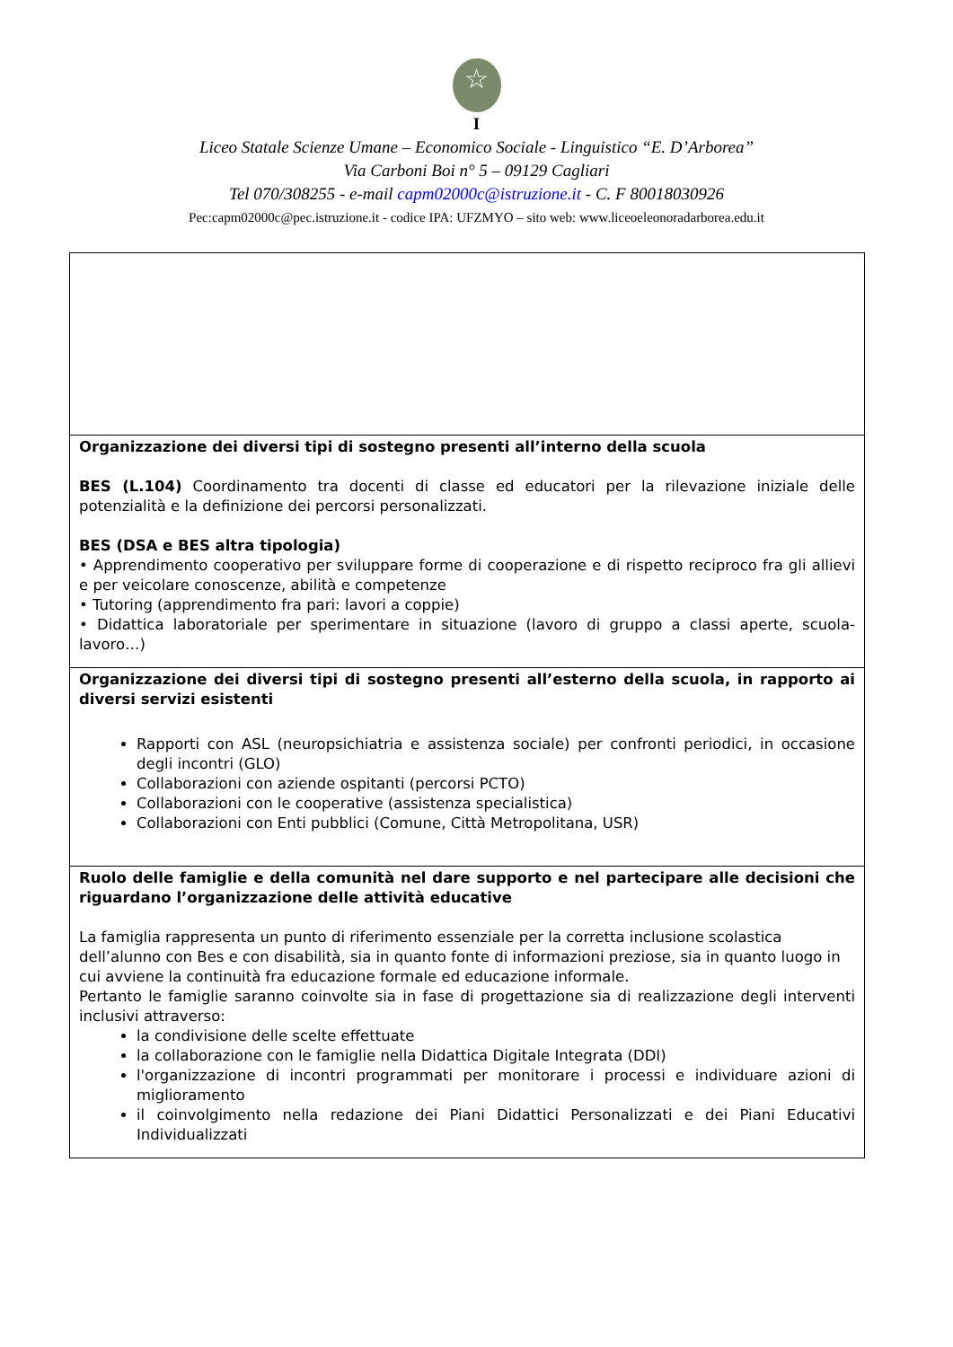☆
I
Liceo Statale Scienze Umane – Economico Sociale - Linguistico “E. D’Arborea”
Via Carboni Boi n° 5 – 09129 Cagliari
Tel 070/308255 - e-mail capm02000c@istruzione.it - C. F 80018030926
Pec:capm02000c@pec.istruzione.it - codice IPA: UFZMYO – sito web: www.liceoeleonoradarborea.edu.it
| Organizzazione dei diversi tipi di sostegno presenti all’interno della scuola BES (L.104) Coordinamento tra docenti di classe ed educatori per la rilevazione iniziale delle potenzialità e la definizione dei percorsi personalizzati. BES (DSA e BES altra tipologia) • Apprendimento cooperativo per sviluppare forme di cooperazione e di rispetto reciproco fra gli allievi e per veicolare conoscenze, abilità e competenze • Tutoring (apprendimento fra pari: lavori a coppie) • Didattica laboratoriale per sperimentare in situazione (lavoro di gruppo a classi aperte, scuola-lavoro…) |
| Organizzazione dei diversi tipi di sostegno presenti all’esterno della scuola, in rapporto ai diversi servizi esistenti Rapporti con ASL (neuropsichiatria e assistenza sociale) per confronti periodici, in occasione degli incontri (GLO) Collaborazioni con aziende ospitanti (percorsi PCTO) Collaborazioni con le cooperative (assistenza specialistica) Collaborazioni con Enti pubblici (Comune, Città Metropolitana, USR) |
| Ruolo delle famiglie e della comunità nel dare supporto e nel partecipare alle decisioni che riguardano l’organizzazione delle attività educative La famiglia rappresenta un punto di riferimento essenziale per la corretta inclusione scolastica dell’alunno con Bes e con disabilità, sia in quanto fonte di informazioni preziose, sia in quanto luogo in cui avviene la continuità fra educazione formale ed educazione informale. Pertanto le famiglie saranno coinvolte sia in fase di progettazione sia di realizzazione degli interventi inclusivi attraverso: la condivisione delle scelte effettuate la collaborazione con le famiglie nella Didattica Digitale Integrata (DDI) l'organizzazione di incontri programmati per monitorare i processi e individuare azioni di miglioramento il coinvolgimento nella redazione dei Piani Didattici Personalizzati e dei Piani Educativi Individualizzati |